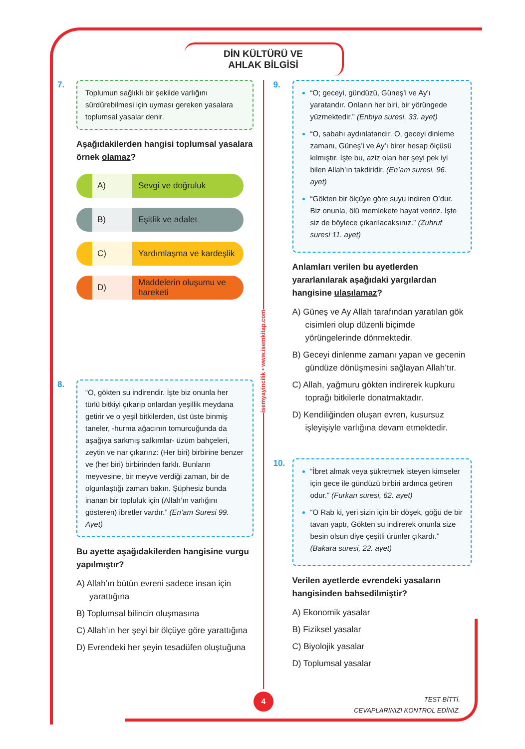DİN KÜLTÜRÜ VE
AHLAK BİLGİSİ
7.
Toplumun sağlıklı bir şekilde varlığını sürdürebilmesi için uyması gereken yasalara toplumsal yasalar denir.
Aşağıdakilerden hangisi toplumsal yasalara örnek olamaz?
A) Sevgi ve doğruluk
B) Eşitlik ve adalet
C) Yardımlaşma ve kardeşlik
D) Maddelerin oluşumu ve hareketi
8.
“O, gökten su indirendir. İşte biz onunla her türlü bitkiyi çıkarıp onlardan yeşillik meydana getirir ve o yeşil bitkilerden, üst üste binmiş taneler, -hurma ağacının tomurcuğunda da aşağıya sarkmış salkımlar- üzüm bahçeleri, zeytin ve nar çıkarırız: (Her biri) birbirine benzer ve (her biri) birbirinden farklı. Bunların meyvesine, bir meyve verdiği zaman, bir de olgunlaştığı zaman bakın. Şüphesiz bunda inanan bir topluluk için (Allah’ın varlığını gösteren) ibretler vardır.” (En’am Suresi 99. Ayet)
Bu ayette aşağıdakilerden hangisine vurgu yapılmıştır?
A) Allah’ın bütün evreni sadece insan için yarattığına
B) Toplumsal bilincin oluşmasına
C) Allah’ın her şeyi bir ölçüye göre yarattığına
D) Evrendeki her şeyin tesadüfen oluştuğuna
9.
“O; geceyi, gündüzü, Güneş’i ve Ay’ı yaratandır. Onların her biri, bir yörüngede yüzmektedir.” (Enbiya suresi, 33. ayet)
“O, sabahı aydınlatandır. O, geceyi dinleme zamanı, Güneş’i ve Ay’ı birer hesap ölçüsü kılmıştır. İşte bu, aziz olan her şeyi pek iyi bilen Allah’ın takdiridir. (En’am suresi, 96. ayet)
“Gökten bir ölçüye göre suyu indiren O’dur. Biz onunla, ölü memlekete hayat veririz. İşte siz de böylece çıkarılacaksınız.” (Zuhruf suresi 11. ayet)
Anlamları verilen bu ayetlerden yararlanılarak aşağıdaki yargılardan hangisine ulaşılamaz?
A) Güneş ve Ay Allah tarafından yaratılan gök cisimleri olup düzenli biçimde yörüngelerinde dönmektedir.
B) Geceyi dinlenme zamanı yapan ve gecenin gündüze dönüşmesini sağlayan Allah’tır.
C) Allah, yağmuru gökten indirerek kupkuru toprağı bitkilerle donatmaktadır.
D) Kendiliğinden oluşan evren, kusursuz işleyişiyle varlığına devam etmektedir.
10.
“İbret almak veya şükretmek isteyen kimseler için gece ile gündüzü birbiri ardınca getiren odur.” (Furkan suresi, 62. ayet)
“O Rab ki, yeri sizin için bir döşek, göğü de bir tavan yaptı, Gökten su indirerek onunla size besin olsun diye çeşitli ürünler çıkardı.” (Bakara suresi, 22. ayet)
Verilen ayetlerde evrendeki yasaların hangisinden bahsedilmiştir?
A) Ekonomik yasalar
B) Fiziksel yasalar
C) Biyolojik yasalar
D) Toplumsal yasalar
isemyayincilik • www.isemkitap.com
4
TEST BİTTİ.
CEVAPLARINIZI KONTROL EDİNİZ.